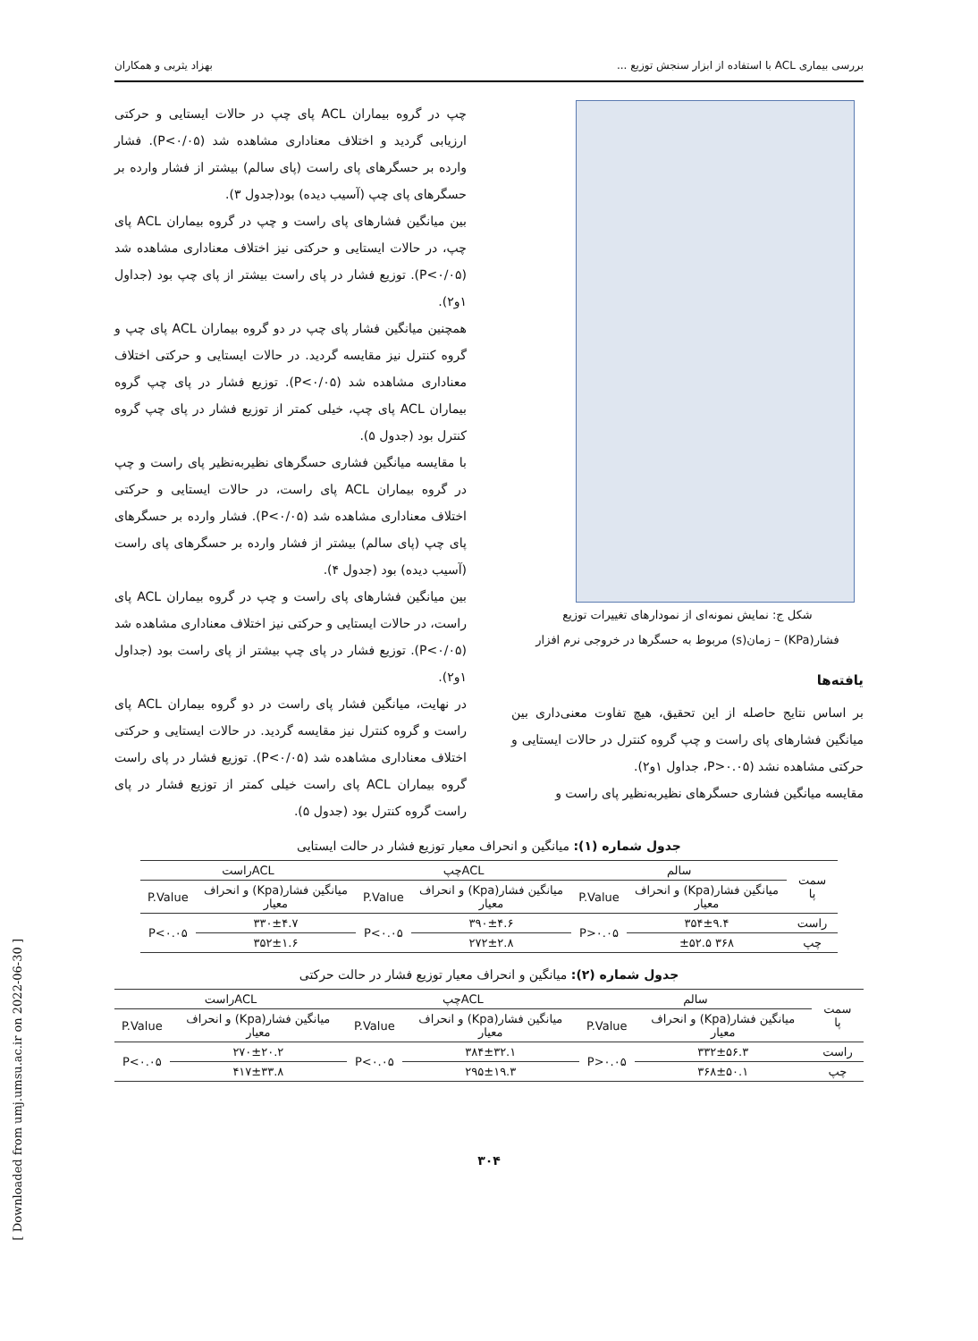بررسی بیماری ACL با استفاده از ابزار سنجش توزیع ... بهزاد یثربی و همکاران
شکل ج: نمایش نمونه‌ای از نمودارهای تغییرات توزیع
فشار(KPa) – زمان(s) مربوط به حسگرها در خروجی نرم افزار
یافته‌ها
بر اساس نتایج حاصله از این تحقیق، هیچ تفاوت معنی‌داری بین میانگین فشارهای پای راست و چپ گروه کنترل در حالات ایستایی و حرکتی مشاهده نشد (P>۰.۰۵، جداول ۱و۲).
مقایسه میانگین فشاری حسگرهای نظیربه‌نظیر پای راست و
چپ در گروه بیماران ACL پای چپ در حالات ایستایی و حرکتی ارزیابی گردید و اختلاف معناداری مشاهده شد (P<۰/۰۵). فشار وارده بر حسگرهای پای راست (پای سالم) بیشتر از فشار وارده بر حسگرهای پای چپ (آسیب دیده) بود(جدول ۳).
بین میانگین فشارهای پای راست و چپ در گروه بیماران ACL پای چپ، در حالات ایستایی و حرکتی نیز اختلاف معناداری مشاهده شد (P<۰/۰۵). توزیع فشار در پای راست بیشتر از پای چپ بود (جداول ۱و۲).
همچنین میانگین فشار پای چپ در دو گروه بیماران ACL پای چپ و گروه کنترل نیز مقایسه گردید. در حالات ایستایی و حرکتی اختلاف معناداری مشاهده شد (P<۰/۰۵). توزیع فشار در پای چپ گروه بیماران ACL پای چپ، خیلی کمتر از توزیع فشار در پای چپ گروه کنترل بود (جدول ۵).
با مقایسه میانگین فشاری حسگرهای نظیربه‌نظیر پای راست و چپ در گروه بیماران ACL پای راست، در حالات ایستایی و حرکتی اختلاف معناداری مشاهده شد (P<۰/۰۵). فشار وارده بر حسگرهای پای چپ (پای سالم) بیشتر از فشار وارده بر حسگرهای پای راست (آسیب دیده) بود (جدول ۴).
بین میانگین فشارهای پای راست و چپ در گروه بیماران ACL پای راست، در حالات ایستایی و حرکتی نیز اختلاف معناداری مشاهده شد (P<۰/۰۵). توزیع فشار در پای چپ بیشتر از پای راست بود (جداول ۱و۲).
در نهایت، میانگین فشار پای راست در دو گروه بیماران ACL پای راست و گروه کنترل نیز مقایسه گردید. در حالات ایستایی و حرکتی اختلاف معناداری مشاهده شد (P<۰/۰۵). توزیع فشار در پای راست گروه بیماران ACL پای راست خیلی کمتر از توزیع فشار در پای راست گروه کنترل بود (جدول ۵).
جدول شماره (۱): میانگین و انحراف معیار توزیع فشار در حالت ایستایی
| سمت پا | سالم | | ACLچپ | | ACLراست | |
| --- | --- | --- | --- | --- | --- | --- |
| | میانگین فشار(Kpa) و انحراف معیار | P.Value | میانگین فشار(Kpa) و انحراف معیار | P.Value | میانگین فشار(Kpa) و انحراف معیار | P.Value |
| راست | ۳۵۴±۹.۴ | P>۰.۰۵ | ۳۹۰±۴.۶ | P<۰.۰۵ | ۳۳۰±۴.۷ | P<۰.۰۵ |
| چپ | ۳۶۸ ±۵۲.۵ | | ۲۷۲±۲.۸ | | ۳۵۲±۱.۶ | |
جدول شماره (۲): میانگین و انحراف معیار توزیع فشار در حالت حرکتی
| سمت پا | سالم | | ACLچپ | | ACLراست | |
| --- | --- | --- | --- | --- | --- | --- |
| | میانگین فشار(Kpa) و انحراف معیار | P.Value | میانگین فشار(Kpa) و انحراف معیار | P.Value | میانگین فشار(Kpa) و انحراف معیار | P.Value |
| راست | ۳۳۲±۵۶.۳ | P>۰.۰۵ | ۳۸۴±۳۲.۱ | P<۰.۰۵ | ۲۷۰±۲۰.۲ | P<۰.۰۵ |
| چپ | ۳۶۸±۵۰.۱ | | ۲۹۵±۱۹.۳ | | ۴۱۷±۳۳.۸ | |
۳۰۴
[ Downloaded from umj.umsu.ac.ir on 2022-06-30 ]